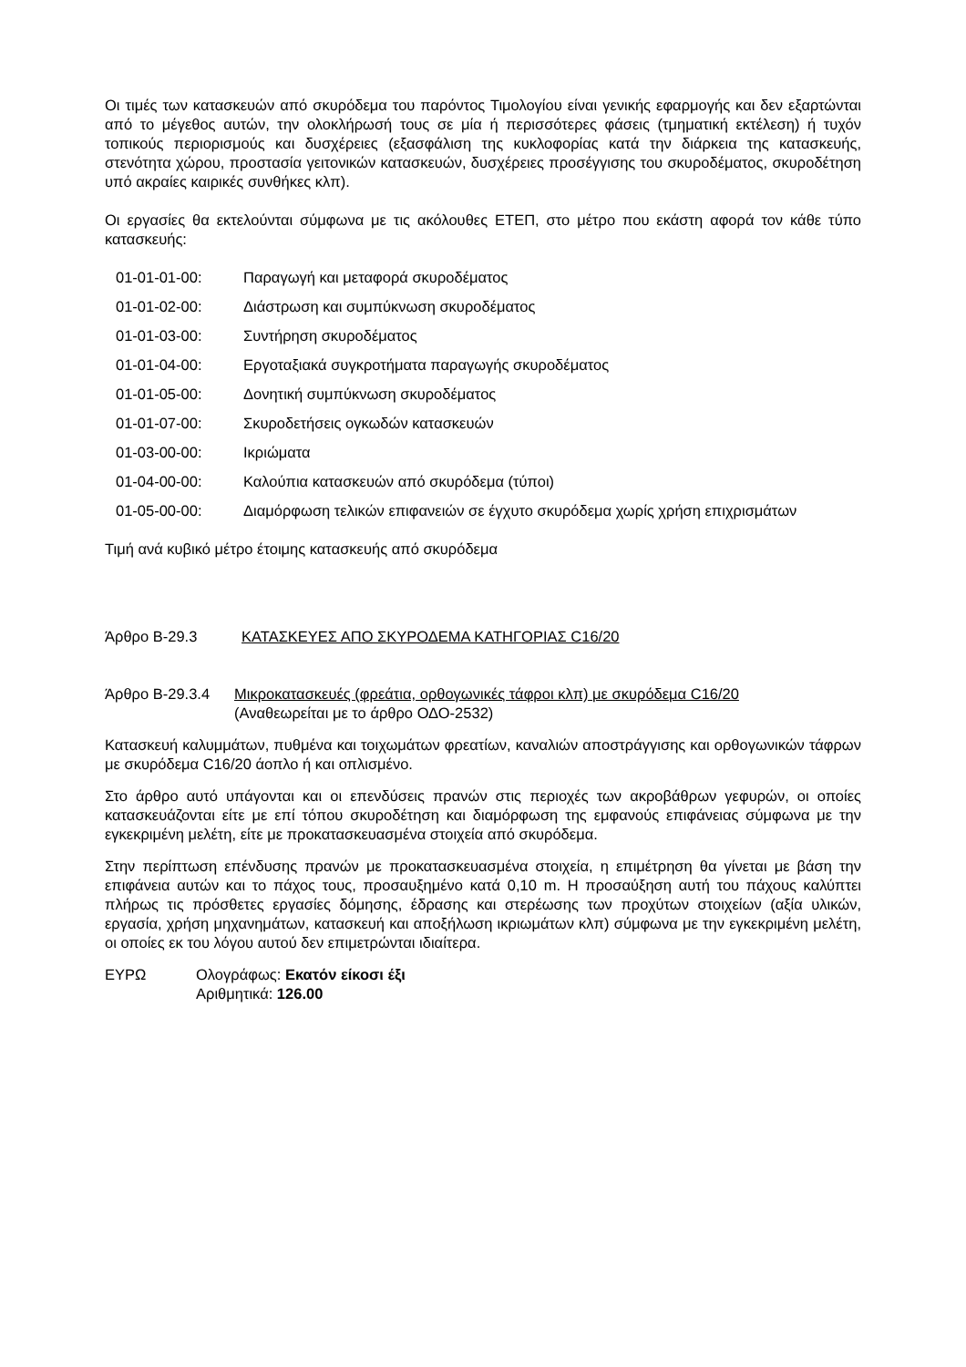Οι τιμές των κατασκευών από σκυρόδεμα του παρόντος Τιμολογίου είναι γενικής εφαρμογής και δεν εξαρτώνται από το μέγεθος αυτών, την ολοκλήρωσή τους σε μία ή περισσότερες φάσεις (τμηματική εκτέλεση) ή τυχόν τοπικούς περιορισμούς και δυσχέρειες (εξασφάλιση της κυκλοφορίας κατά την διάρκεια της κατασκευής, στενότητα χώρου, προστασία γειτονικών κατασκευών, δυσχέρειες προσέγγισης του σκυροδέματος, σκυροδέτηση υπό ακραίες καιρικές συνθήκες κλπ).
Οι εργασίες θα εκτελούνται σύμφωνα με τις ακόλουθες ΕΤΕΠ, στο μέτρο που εκάστη αφορά τον κάθε τύπο κατασκευής:
01-01-01-00: Παραγωγή και μεταφορά σκυροδέματος
01-01-02-00: Διάστρωση και συμπύκνωση σκυροδέματος
01-01-03-00: Συντήρηση σκυροδέματος
01-01-04-00: Εργοταξιακά συγκροτήματα παραγωγής σκυροδέματος
01-01-05-00: Δονητική συμπύκνωση σκυροδέματος
01-01-07-00: Σκυροδετήσεις ογκωδών κατασκευών
01-03-00-00: Ικριώματα
01-04-00-00: Καλούπια κατασκευών από σκυρόδεμα (τύποι)
01-05-00-00: Διαμόρφωση τελικών επιφανειών σε έγχυτο σκυρόδεμα χωρίς χρήση επιχρισμάτων
Τιμή ανά κυβικό μέτρο έτοιμης κατασκευής από σκυρόδεμα
Άρθρο Β-29.3 ΚΑΤΑΣΚΕΥΕΣ ΑΠΟ ΣΚΥΡΟΔΕΜΑ ΚΑΤΗΓΟΡΙΑΣ C16/20
Άρθρο Β-29.3.4 Μικροκατασκευές (φρεάτια, ορθογωνικές τάφροι κλπ) με σκυρόδεμα C16/20
(Αναθεωρείται με το άρθρο ΟΔΟ-2532)
Κατασκευή καλυμμάτων, πυθμένα και τοιχωμάτων φρεατίων, καναλιών αποστράγγισης και ορθογωνικών τάφρων με σκυρόδεμα C16/20 άοπλο ή και οπλισμένο.
Στο άρθρο αυτό υπάγονται και οι επενδύσεις πρανών στις περιοχές των ακροβάθρων γεφυρών, οι οποίες κατασκευάζονται είτε με επί τόπου σκυροδέτηση και διαμόρφωση της εμφανούς επιφάνειας σύμφωνα με την εγκεκριμένη μελέτη, είτε με προκατασκευασμένα στοιχεία από σκυρόδεμα.
Στην περίπτωση επένδυσης πρανών με προκατασκευασμένα στοιχεία, η επιμέτρηση θα γίνεται με βάση την επιφάνεια αυτών και το πάχος τους, προσαυξημένο κατά 0,10 m. Η προσαύξηση αυτή του πάχους καλύπτει πλήρως τις πρόσθετες εργασίες δόμησης, έδρασης και στερέωσης των προχύτων στοιχείων (αξία υλικών, εργασία, χρήση μηχανημάτων, κατασκευή και αποξήλωση ικριωμάτων κλπ) σύμφωνα με την εγκεκριμένη μελέτη, οι οποίες εκ του λόγου αυτού δεν επιμετρώνται ιδιαίτερα.
ΕΥΡΩ Ολογράφως: Εκατόν είκοσι έξι
Αριθμητικά: 126.00